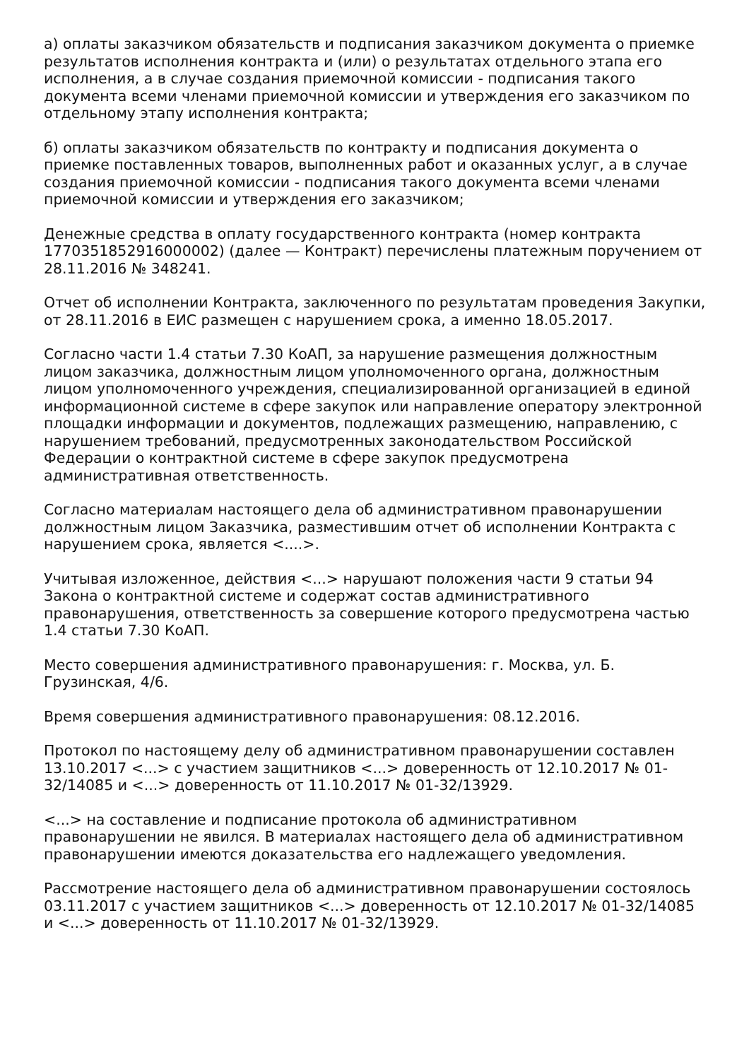а) оплаты заказчиком обязательств и подписания заказчиком документа о приемке результатов исполнения контракта и (или) о результатах отдельного этапа его исполнения, а в случае создания приемочной комиссии - подписания такого документа всеми членами приемочной комиссии и утверждения его заказчиком по отдельному этапу исполнения контракта;
б) оплаты заказчиком обязательств по контракту и подписания документа о приемке поставленных товаров, выполненных работ и оказанных услуг, а в случае создания приемочной комиссии - подписания такого документа всеми членами приемочной комиссии и утверждения его заказчиком;
Денежные средства в оплату государственного контракта (номер контракта 1770351852916000002) (далее — Контракт) перечислены платежным поручением от 28.11.2016 № 348241.
Отчет об исполнении Контракта, заключенного по результатам проведения Закупки, от 28.11.2016 в ЕИС размещен с нарушением срока, а именно 18.05.2017.
Согласно части 1.4 статьи 7.30 КоАП, за нарушение размещения должностным лицом заказчика, должностным лицом уполномоченного органа, должностным лицом уполномоченного учреждения, специализированной организацией в единой информационной системе в сфере закупок или направление оператору электронной площадки информации и документов, подлежащих размещению, направлению, с нарушением требований, предусмотренных законодательством Российской Федерации о контрактной системе в сфере закупок предусмотрена административная ответственность.
Согласно материалам настоящего дела об административном правонарушении должностным лицом Заказчика, разместившим отчет об исполнении Контракта с нарушением срока, является <....>.
Учитывая изложенное, действия <...> нарушают положения части 9 статьи 94 Закона о контрактной системе и содержат состав административного правонарушения, ответственность за совершение которого предусмотрена частью 1.4 статьи 7.30 КоАП.
Место совершения административного правонарушения: г. Москва, ул. Б. Грузинская, 4/6.
Время совершения административного правонарушения: 08.12.2016.
Протокол по настоящему делу об административном правонарушении составлен 13.10.2017 <...> с участием защитников <...> доверенность от 12.10.2017 № 01-32/14085 и <...> доверенность от 11.10.2017 № 01-32/13929.
<...> на составление и подписание протокола об административном правонарушении не явился. В материалах настоящего дела об административном правонарушении имеются доказательства его надлежащего уведомления.
Рассмотрение настоящего дела об административном правонарушении состоялось 03.11.2017 с участием защитников <...> доверенность от 12.10.2017 № 01-32/14085 и <...> доверенность от 11.10.2017 № 01-32/13929.